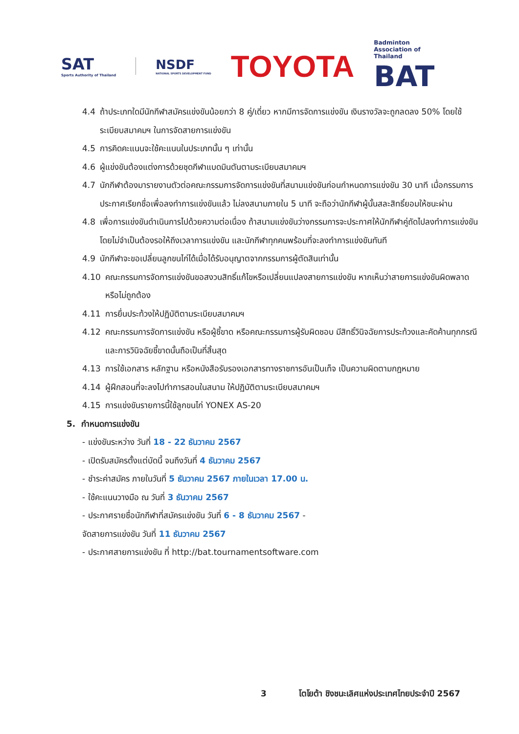SAT
Sports Authority of Thailand
NSDF
NATIONAL SPORTS DEVELOPMENT FUND
TOYOTA
Badminton
Association of
Thailand
BAT
4.4 ถ้าประเภทใดมีนักกีฬาสมัครแข่งขันน้อยกว่า 8 คู่/เดี่ยว หากมีการจัดการแข่งขัน เงินรางวัลจะถูกลดลง 50% โดยใช้ระเบียบสมาคมฯ ในการจัดสายการแข่งขัน
4.5 การคิดคะแนนจะใช้คะแนนในประเภทนั้น ๆ เท่านั้น
4.6 ผู้แข่งขันต้องแต่งการด้วยชุดกีฬาแบดมินตันตามระเบียบสมาคมฯ
4.7 นักกีฬาต้องมารายงานตัวต่อคณะกรรมการจัดการแข่งขันที่สนามแข่งขันก่อนกำหนดการแข่งขัน 30 นาที เมื่อกรรมการประกาศเรียกชื่อเพื่อลงทำการแข่งขันแล้ว ไม่ลงสนามภายใน 5 นาที จะถือว่านักกีฬาผู้นั้นสละสิทธิ์ยอมให้ชนะผ่าน
4.8 เพื่อการแข่งขันดำเนินการไปด้วยความต่อเนื่อง ถ้าสนามแข่งขันว่างกรรมการจะประกาศให้นักกีฬาคู่ถัดไปลงทำการแข่งขัน โดยไม่จำเป็นต้องรอให้ถึงเวลาการแข่งขัน และนักกีฬาทุกคนพร้อมที่จะลงทำการแข่งขันทันที
4.9 นักกีฬาจะขอเปลี่ยนลูกขนไก่ได้เมื่อได้รับอนุญาตจากกรรมการผู้ตัดสินเท่านั้น
4.10 คณะกรรมการจัดการแข่งขันขอสงวนสิทธิ์แก้ไขหรือเปลี่ยนแปลงสายการแข่งขัน หากเห็นว่าสายการแข่งขันผิดพลาดหรือไม่ถูกต้อง
4.11 การยื่นประท้วงให้ปฏิบัติตามระเบียบสมาคมฯ
4.12 คณะกรรมการจัดการแข่งขัน หรือผู้ชี้ขาด หรือคณะกรรมการผู้รับผิดชอบ มีสิทธิ์วินิจฉัยการประท้วงและคัดค้านทุกกรณี และการวินิจฉัยชี้ขาดนั้นถือเป็นที่สิ้นสุด
4.13 การใช้เอกสาร หลักฐาน หรือหนังสือรับรองเอกสารทางราชการอันเป็นเท็จ เป็นความผิดตามกฎหมาย
4.14 ผู้ฝึกสอนที่จะลงไปทำการสอนในสนาม ให้ปฏิบัติตามระเบียบสมาคมฯ
4.15 การแข่งขันรายการนี้ใช้ลูกขนไก่ YONEX AS-20
5. กำหนดการแข่งขัน
- แข่งขันระหว่าง วันที่ 18 - 22 ธันวาคม 2567
- เปิดรับสมัครตั้งแต่บัดนี้ จนถึงวันที่ 4 ธันวาคม 2567
- ชำระค่าสมัคร ภายในวันที่ 5 ธันวาคม 2567 ภายในเวลา 17.00 น.
- ใช้คะแนนวางมือ ณ วันที่ 3 ธันวาคม 2567
- ประกาศรายชื่อนักกีฬาที่สมัครแข่งขัน วันที่ 6 - 8 ธันวาคม 2567 -
จัดสายการแข่งขัน วันที่ 11 ธันวาคม 2567
- ประกาศสายการแข่งขัน ที่ http://bat.tournamentsoftware.com
3 โตโยต้า ชิงชนะเลิศแห่งประเทศไทยประจำปี 2567